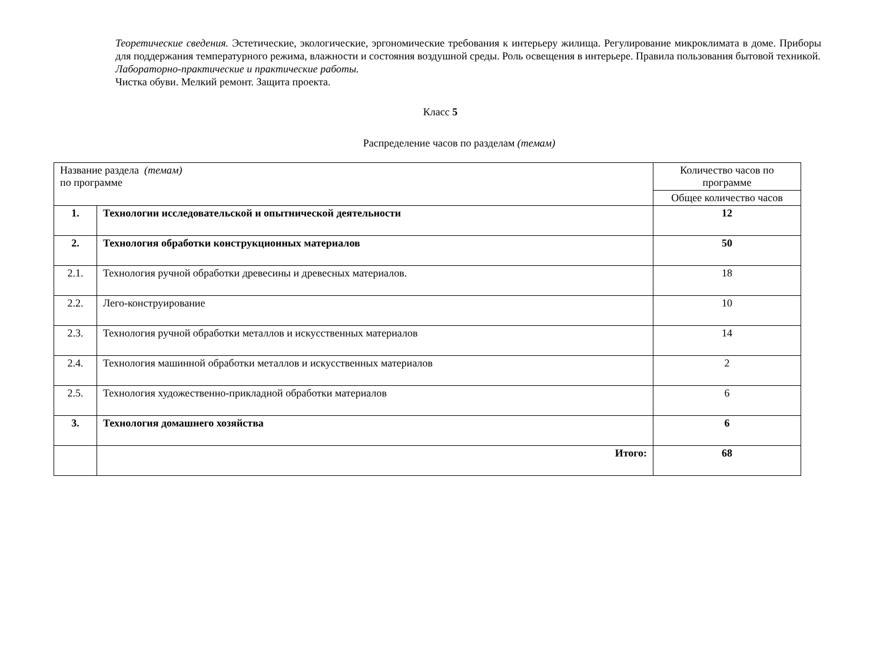Теоретические сведения. Эстетические, экологические, эргономические требования к интерьеру жилища. Регулирование микроклимата в доме. Приборы для поддержания температурного режима, влажности и состояния воздушной среды. Роль освещения в интерьере. Правила пользования бытовой техникой.
Лабораторно-практические и практические работы.
Чистка обуви. Мелкий ремонт. Защита проекта.
Класс 5
Распределение часов по разделам (темам)
| Название раздела (темам) по программе | | Количество часов по программе |
| | | Общее количество часов |
| 1. | Технологии исследовательской и опытнической деятельности | 12 |
| 2. | Технология обработки конструкционных материалов | 50 |
| 2.1. | Технология ручной обработки древесины и древесных материалов. | 18 |
| 2.2. | Лего-конструирование | 10 |
| 2.3. | Технология ручной обработки металлов и искусственных материалов | 14 |
| 2.4. | Технология машинной обработки металлов и искусственных материалов | 2 |
| 2.5. | Технология художественно-прикладной обработки материалов | 6 |
| 3. | Технология домашнего хозяйства | 6 |
| | Итого: | 68 |